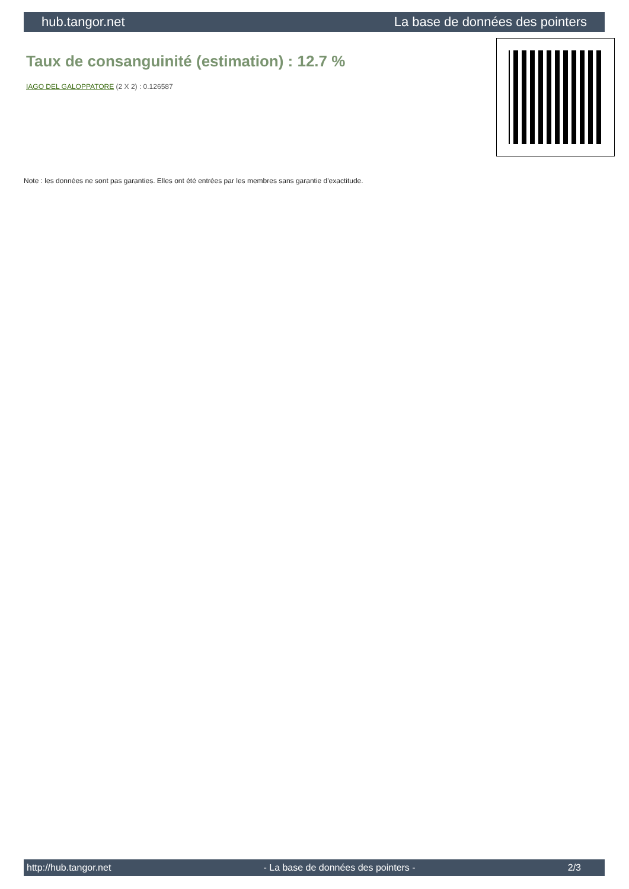hub.tangor.net La base de données des pointers
Taux de consanguinité (estimation) : 12.7 %
IAGO DEL GALOPPATORE (2 X 2) : 0.126587
Note : les données ne sont pas garanties. Elles ont été entrées par les membres sans garantie d'exactitude.
http://hub.tangor.net - La base de données des pointers - 2/3